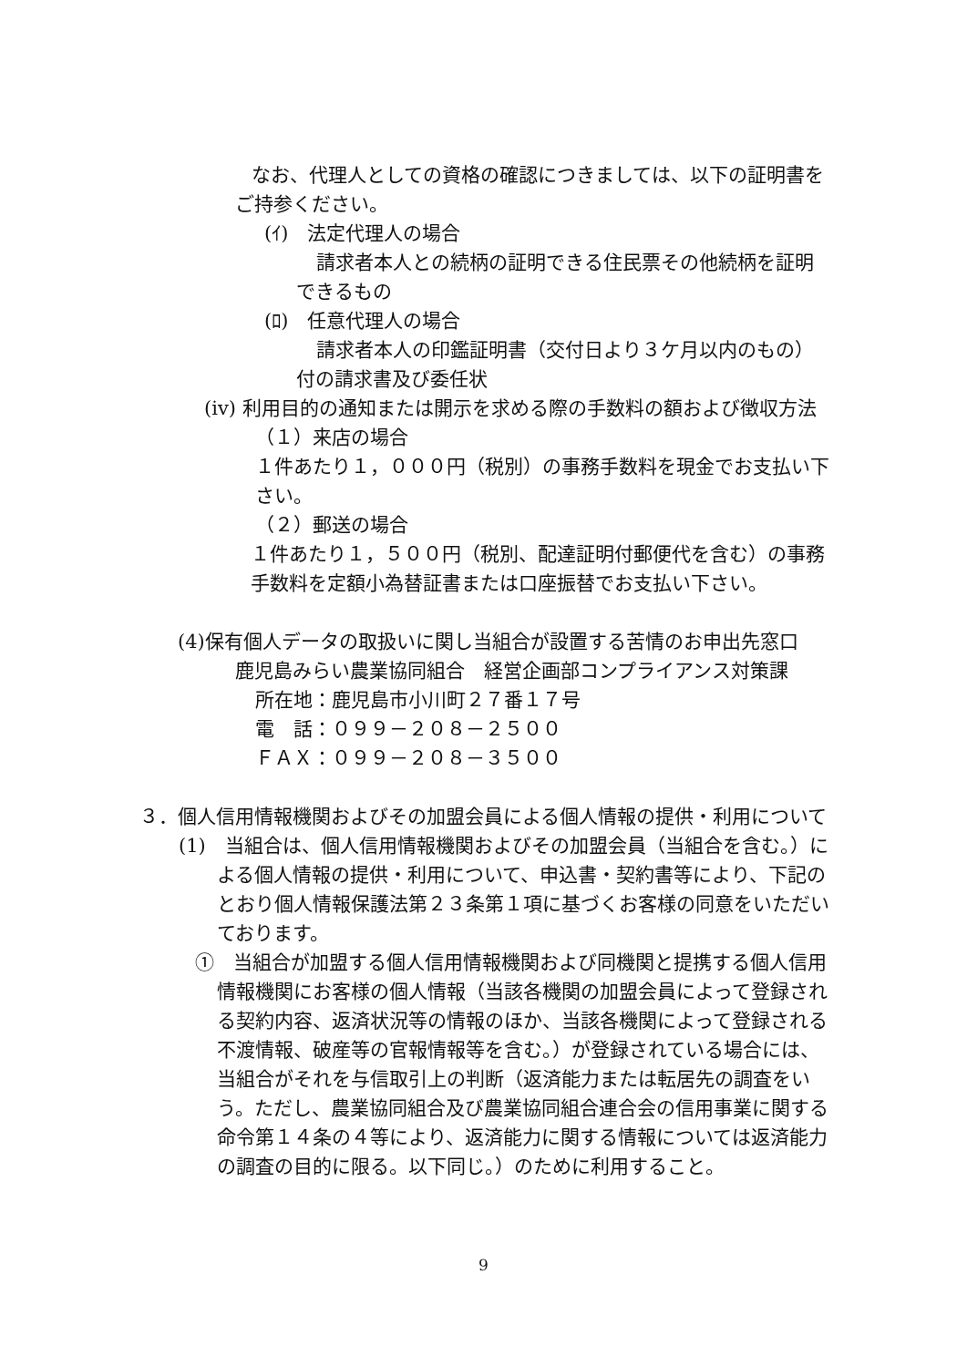なお、代理人としての資格の確認につきましては、以下の証明書をご持参ください。
(ｲ)　法定代理人の場合
請求者本人との続柄の証明できる住民票その他続柄を証明できるもの
(ﾛ)　任意代理人の場合
請求者本人の印鑑証明書（交付日より３ケ月以内のもの）付の請求書及び委任状
(iv) 利用目的の通知または開示を求める際の手数料の額および徴収方法
（１）来店の場合
１件あたり１，０００円（税別）の事務手数料を現金でお支払い下さい。
（２）郵送の場合
１件あたり１，５００円（税別、配達証明付郵便代を含む）の事務手数料を定額小為替証書または口座振替でお支払い下さい。
(4)保有個人データの取扱いに関し当組合が設置する苦情のお申出先窓口
鹿児島みらい農業協同組合　経営企画部コンプライアンス対策課
所在地：鹿児島市小川町２７番１７号
電　話：０９９－２０８－２５００
ＦＡＸ：０９９－２０８－３５００
３．個人信用情報機関およびその加盟会員による個人情報の提供・利用について
(1)　当組合は、個人信用情報機関およびその加盟会員（当組合を含む。）による個人情報の提供・利用について、申込書・契約書等により、下記のとおり個人情報保護法第２３条第１項に基づくお客様の同意をいただいております。
①　当組合が加盟する個人信用情報機関および同機関と提携する個人信用情報機関にお客様の個人情報（当該各機関の加盟会員によって登録される契約内容、返済状況等の情報のほか、当該各機関によって登録される不渡情報、破産等の官報情報等を含む。）が登録されている場合には、当組合がそれを与信取引上の判断（返済能力または転居先の調査をいう。ただし、農業協同組合及び農業協同組合連合会の信用事業に関する命令第１４条の４等により、返済能力に関する情報については返済能力の調査の目的に限る。以下同じ。）のために利用すること。
9